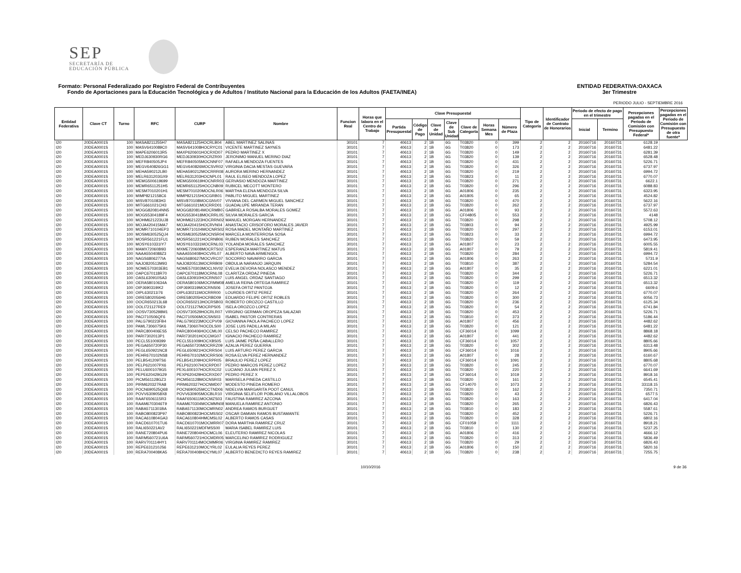SEP
SECRETARÍA DE
EDUCACIÓN PÚBLICA
Formato: Personal Federalizado por Registro Federal de Contribuyentes
Fondo de Aportaciones para la Educación Tecnológica y de Adultos / Instituto Nacional para la Educación de los Adultos (FAETA/INEA)
ENTIDAD FEDERATIVA:OAXACA
3er Trimestre
PERIODO JULIO - SEPTIEMBRE 2016
| Entidad Federativa | Clave CT | Turno | RFC | CURP | Nombre | Funcion Real | Horas que labora en el Centro de Trabajo | Clave Presupuestal | | | | | | | Tipo de Categoría | Identificador de Contrato de Honorarios | Periodo de efecto de pago en el trimestre | | Percepciones pagadas en el Periodo de Comisión con Presupuesto Federal* | Percepciones pagadas en el Periodo de Comisión con Presupuesto de otra fuente* |
| --- | --- | --- | --- | --- | --- | --- | --- | --- | --- | --- | --- | --- | --- | --- | --- | --- | --- | --- | --- | --- |
| | | | | | | | | Partida Presupuestal | Código de Pago | Clave de Unidad | Clave de Sub Unidad | Clave de Categoría | Horas Semana Mes | Número de Plaza | | | Inicial | Termino | | |
| I20 | 20DEA0001S | 100 | MASA8211255H7 | MASA821125HOCRLB04 | ABEL MARTINEZ SALINAS | 30101 | 7 | 40613 | 2 | 1B | 6G | T03820 | 0 | 399 | 2 | 2 | 20160716 | 20160731 | 6128.19 | |
| I20 | 20DEA0001S | 100 | MASV6410089C0 | MASV641008HOCRYC01 | VICENTE MARTINEZ SAYNES | 30101 | 7 | 40613 | 2 | 1B | 6G | T03820 | 0 | 173 | 2 | 2 | 20160716 | 20160731 | 6481.22 | |
| I20 | 20DEA0001S | 100 | MAPE6206013R5 | MAXP620601HOCRXD07 | PEDRO MARTINEZ X | 30101 | 7 | 40613 | 2 | 1B | 6G | T03820 | 0 | 149 | 2 | 2 | 20160716 | 20160731 | 6281.39 | |
| I20 | 20DEA0001S | 100 | MEDJ630930RG6 | MEDJ630930HOCRZR00 | JERONIMO MANUEL MERINO DIAZ | 30101 | 7 | 40613 | 2 | 1B | 6G | T03820 | 0 | 139 | 2 | 2 | 20160716 | 20160731 | 6528.48 | |
| I20 | 20DEA0001S | 100 | MEFR840505JP4 | MEFR840505MOCNNF07 | RAFAELA MENDOZA FUENTES | 30101 | 7 | 40613 | 2 | 1B | 6G | T03820 | 0 | 431 | 2 | 2 | 20160716 | 20160731 | 5226.71 | |
| I20 | 20DEA0001S | 100 | MEGV640826GG1 | MEGV640826MOCSVR02 | VIRGINIA DACIA MESTAS GUEVARA | 30101 | 7 | 40613 | 2 | 1B | 6G | T03820 | 0 | 326 | 2 | 2 | 20160716 | 20160731 | 6737.97 | |
| I20 | 20DEA0001S | 100 | MEHA590212LB0 | MEHA590212MOCRRR08 | AURORA MERINO HERNANDEZ | 30101 | 7 | 40613 | 2 | 1B | 6G | T03820 | 0 | 219 | 2 | 2 | 20160716 | 20160731 | 6994.72 | |
| I20 | 20DEA0001S | 100 | MELR631203GX9 | MELR631203HOCNPL01 | RAUL ELISEO MENDOZA LOPEZ | 30101 | 7 | 40613 | 2 | 1B | 6G | T03823 | 0 | 11 | 2 | 2 | 20160716 | 20160731 | 6770.07 | |
| I20 | 20DEA0001S | 100 | MEMG500619699 | MEMG500619HOCNRR03 | GERVASIO MENDOZA MARTINEZ | 30101 | 7 | 40613 | 2 | 1B | 6G | T03820 | 0 | 271 | 2 | 2 | 20160716 | 20160731 | 6622.1 | |
| I20 | 20DEA0001S | 100 | MEMR6511251H5 | MEMR651125HOCCNB09 | RUBICEL MECOTT MONTERO | 30101 | 7 | 40613 | 2 | 1B | 6G | T03820 | 0 | 296 | 2 | 2 | 20160716 | 20160731 | 6088.83 | |
| I20 | 20DEA0001S | 100 | MESM7010201H1 | MESM701020MOCNLR06 | MARTHA ELENA MENDOZA SILVA | 30101 | 7 | 40613 | 2 | 1B | 6G | A01806 | 0 | 235 | 2 | 2 | 20160716 | 20160731 | 6323.95 | |
| I20 | 20DEA0001S | 100 | MIMP8212158C6 | MIMP821215HOCGRB01 | PABLITO MIGUEL MARTINEZ | 30101 | 7 | 40613 | 2 | 1B | 6G | A01805 | 0 | 65 | 2 | 2 | 20160716 | 20160731 | 4524.82 | |
| I20 | 20DEA0001S | 100 | MISV8701083H3 | MISV870108MOCGNV07 | VIVIANA DEL CARMEN MIGUEL SANCHEZ | 30101 | 7 | 40613 | 2 | 1B | 6G | T03820 | 0 | 470 | 2 | 2 | 20160716 | 20160731 | 5622.16 | |
| I20 | 20DEA0001S | 100 | MITG661021CH3 | MITG661021MOCRRD01 | GUADALUPE MIRANDA TERAN | 30101 | 7 | 40613 | 2 | 1B | 6G | T03820 | 0 | 262 | 2 | 2 | 20160716 | 20160731 | 6737.97 | |
| I20 | 20DEA0001S | 100 | MOGG820814NN5 | MOGG820814MOCRMB07 | GABRIELA ROSALBA MORALES GOMEZ | 30101 | 7 | 40613 | 2 | 1B | 6G | A01806 | 0 | 93 | 2 | 2 | 20160716 | 20160731 | 5572.63 | |
| I20 | 20DEA0001S | 100 | MOGS5304189F4 | MOGS530418MOCRRL05 | SILVIA MORALES GARCIA | 30101 | 7 | 40613 | 2 | 1B | 6G | CF04805 | 0 | 553 | 2 | 2 | 20160716 | 20160731 | 4148 | |
| I20 | 20DEA0001S | 100 | MOHM621223UJ8 | MOHM621223HOCRRN02 | MANUEL MORGAN HERNANDEZ | 30101 | 7 | 40613 | 2 | 1B | 6G | T03820 | 0 | 298 | 2 | 2 | 20160716 | 20160731 | 5708.12 | |
| I20 | 20DEA0001S | 100 | MOJA420415MA7 | MOJA420415HOCRVN04 | ANASTACIO CRISOFORO MORALES JAVIER | 30101 | 7 | 40613 | 2 | 1B | 6G | T03803 | 0 | 94 | 2 | 2 | 20160716 | 20160731 | 4925.99 | |
| I20 | 20DEA0001S | 100 | MOMR710104EP3 | MOMR710104MOCNRS02 | ROSA MADEL MONTAÑO MARTINEZ | 30101 | 7 | 40613 | 2 | 1B | 6G | T03820 | 0 | 297 | 2 | 2 | 20160716 | 20160731 | 6153.01 | |
| I20 | 20DEA0001S | 100 | MOSM630525QJ4 | MOSM630525MOCNSR04 | MARCELA MONTERROSA SOSA | 30101 | 7 | 40613 | 2 | 1B | 6G | T03823 | 0 | 33 | 2 | 2 | 20160716 | 20160731 | 6994.72 | |
| I20 | 20DEA0001S | 100 | MOSR561221FU1 | MOSR561221HOCRNB06 | RUBEN MORALES SANCHEZ | 30101 | 7 | 40613 | 2 | 1B | 6G | T03820 | 0 | 59 | 2 | 2 | 20160716 | 20160731 | 6473.95 | |
| I20 | 20DEA0001S | 100 | MOSY610331IY7 | MOSY610331MOCRNL03 | YOLANDA MORALES SANCHEZ | 30101 | 7 | 40613 | 2 | 1B | 6G | A01807 | 0 | 23 | 2 | 2 | 20160716 | 20160731 | 6005.55 | |
| I20 | 20DEA0001S | 100 | MAMX720608I93 | MXME720608MOCRTS02 | ESPERANZA MARTINEZ MATUS | 30101 | 7 | 40613 | 2 | 1B | 6G | A01807 | 0 | 79 | 2 | 2 | 20160716 | 20160731 | 5819.41 | |
| I20 | 20DEA0001S | 100 | NAAA5504088Z3 | NAAA550408HOCVRL07 | ALBERTO NAVA ARMENGOL | 30101 | 7 | 40613 | 2 | 1B | 6G | T03820 | 0 | 284 | 2 | 2 | 20160716 | 20160731 | 6994.72 | |
| I20 | 20DEA0001S | 100 | NAGS6806277IA | NAGS680627MOCVRC07 | SOCORRO NAVARRO GARCIA | 30101 | 7 | 40613 | 2 | 1B | 6G | A01806 | 0 | 263 | 2 | 2 | 20160716 | 20160731 | 5731.9 | |
| I20 | 20DEA0001S | 100 | NAJO820513M93 | NAJO820513MOCRRB09 | OBDULIA NARANJO JARQUIN | 30101 | 7 | 40613 | 2 | 1B | 6G | T03810 | 0 | 387 | 2 | 2 | 20160716 | 20160731 | 5284.54 | |
| I20 | 20DEA0001S | 100 | NOME570303EB1 | NOME570303MOCLNV02 | EVELIA DEVORA NOLASCO MENDEZ | 30101 | 7 | 40613 | 2 | 1B | 6G | A01807 | 0 | 35 | 2 | 2 | 20160716 | 20160731 | 6221.01 | |
| I20 | 20DEA0001S | 100 | OAPC670118R70 | OAPC670118MOCRNL08 | CLARITZA ORDAZ PINEDA | 30101 | 7 | 40613 | 2 | 1B | 6G | T03820 | 0 | 344 | 2 | 2 | 20160716 | 20160731 | 5226.71 | |
| I20 | 20DEA0001S | 100 | OASL630910SA3 | OASL630910HOCRNS07 | LUIS ANGEL ORDAZ SANTIAGO | 30101 | 7 | 40613 | 2 | 1B | 6G | T03820 | 0 | 299 | 2 | 2 | 20160716 | 20160731 | 6513.32 | |
| I20 | 20DEA0001S | 100 | OERA58010634A | OERA580106MOCRMM08 | AMELIA REINA ORTEGA RAMIREZ | 30101 | 7 | 40613 | 2 | 1B | 6G | T03820 | 0 | 119 | 2 | 2 | 20160716 | 20160731 | 6513.32 | |
| I20 | 20DEA0001S | 100 | OIPJ690319IK2 | OIPJ690319MOCRNS06 | JOSEFA ORTIZ PANTOJA | 30101 | 7 | 40613 | 2 | 1B | 6G | T03820 | 0 | 12 | 2 | 2 | 20160716 | 20160731 | 6609.6 | |
| I20 | 20DEA0001S | 100 | OIPL630211I76 | OIPL630211MOCRRR00 | LOURDES ORTIZ PEREZ | 30101 | 7 | 40613 | 2 | 1B | 6G | T03820 | 0 | 264 | 2 | 2 | 20160716 | 20160731 | 6770.07 | |
| I20 | 20DEA0001S | 100 | OIRE5802056H6 | OIRE580205HOCRBD09 | EDUARDO FELIPE ORTIZ ROBLES | 30101 | 7 | 40613 | 2 | 1B | 6G | T03820 | 0 | 300 | 2 | 2 | 20160716 | 20160731 | 6056.73 | |
| I20 | 20DEA0001S | 100 | OOCR650213L68 | OOCR650213HOCRSB03 | ROBERTO OROZCO CASTILLO | 30101 | 7 | 40613 | 2 | 1B | 6G | T03820 | 0 | 236 | 2 | 2 | 20160716 | 20160731 | 6125.34 | |
| I20 | 20DEA0001S | 100 | OOLI721127RE9 | OOLI721127MOCRPS05 | ISELA OROZCO LOPEZ | 30101 | 7 | 40613 | 2 | 1B | 6G | T03820 | 0 | 54 | 2 | 2 | 20160716 | 20160731 | 6741.84 | |
| I20 | 20DEA0001S | 100 | OOSV7305298M1 | OOSV730529HOCRLR07 | VIRGINIO GERMAN OROPEZA SALAZAR | 30101 | 7 | 40613 | 2 | 1B | 6G | T03820 | 0 | 453 | 2 | 2 | 20160716 | 20160731 | 5226.71 | |
| I20 | 20DEA0001S | 100 | PACI710506QF6 | PACI710506MOCSNS03 | ISABEL PASTOR CONTRERAS | 30101 | 7 | 40613 | 2 | 1B | 6G | T03810 | 0 | 373 | 2 | 2 | 20160716 | 20160731 | 5186.44 | |
| I20 | 20DEA0001S | 100 | PALG790223FB4 | PALG790223MOCCPV09 | GIOVANNA PAOLA PACHECO LOPEZ | 30101 | 7 | 40613 | 2 | 1B | 6G | A01807 | 0 | 456 | 2 | 2 | 20160716 | 20160731 | 4482.62 | |
| I20 | 20DEA0001S | 100 | PAML7306075K6 | PAML730607HOCDLS00 | JOSE LUIS PADILLA MILAN | 30101 | 7 | 40613 | 2 | 1B | 6G | T03820 | 0 | 121 | 2 | 2 | 20160716 | 20160731 | 6481.22 | |
| I20 | 20DEA0001S | 100 | PARC800406ES5 | PARC800406HOCCML00 | CELSO PACHECO RAMIREZ | 30101 | 7 | 40613 | 2 | 1B | 6G | CF36014 | 0 | 1099 | 2 | 2 | 20160716 | 20160731 | 8868.18 | |
| I20 | 20DEA0001S | 100 | PARI7302013P1 | PARI730201HOCCMG07 | IGNACIO PACHECO RAMIREZ | 30101 | 7 | 40613 | 2 | 1B | 6G | A01807 | 0 | 441 | 2 | 2 | 20160716 | 20160731 | 4482.62 | |
| I20 | 20DEA0001S | 100 | PECL551009399 | PECL551009HOCXBS05 | LUIS JAIME PEÑA CABALLERO | 30101 | 7 | 40613 | 2 | 1B | 6G | CF36014 | 0 | 1057 | 2 | 2 | 20160716 | 20160731 | 8805.66 | |
| I20 | 20DEA0001S | 100 | PEGA650720P30 | PEGA650720MOCRRZ09 | AZALIA PEREZ GUERRA | 30101 | 7 | 40613 | 2 | 1B | 6G | T03820 | 0 | 302 | 2 | 2 | 20160716 | 20160731 | 6313.48 | |
| I20 | 20DEA0001S | 100 | PEGL650921NC8 | PEGL650921HOCRRS04 | LUIS ARTURO PEREZ GARCIA | 30101 | 7 | 40613 | 2 | 1B | 6G | CF36014 | 0 | 1016 | 2 | 2 | 20160716 | 20160731 | 8905.66 | |
| I20 | 20DEA0001S | 100 | PEHR670102NS8 | PEHR670102MOCRRS06 | ROSA ELVA PEREZ HERNANDEZ | 30101 | 7 | 40613 | 2 | 1B | 6G | A01807 | 0 | 28 | 2 | 2 | 20160716 | 20160731 | 6160.67 | |
| I20 | 20DEA0001S | 100 | PELB541209TS6 | PELB541209HOCRPR05 | BRAULIO PEREZ LOPEZ | 30101 | 7 | 40613 | 2 | 1B | 6G | CF36014 | 0 | 1091 | 2 | 2 | 20160716 | 20160731 | 8805.68 | |
| I20 | 20DEA0001S | 100 | PELP621007PX6 | PELP621007HOCRPD07 | PEDRO MARCOS PEREZ LOPEZ | 30101 | 7 | 40613 | 2 | 1B | 6G | T03820 | 0 | 245 | 2 | 2 | 20160716 | 20160731 | 6770.07 | |
| I20 | 20DEA0001S | 100 | PELU6001079G5 | PEXL600107HOCRXC02 | LUCIANO JULIAN PEREZ X | 30101 | 7 | 40613 | 2 | 1B | 6G | T03820 | 0 | 220 | 2 | 2 | 20160716 | 20160731 | 6641.69 | |
| I20 | 20DEA0001S | 100 | PEPE620429G29 | PEXP620429HOCRXD07 | PEDRO PEREZ X | 30101 | 7 | 40613 | 2 | 1B | 6G | CF36014 | 0 | 1019 | 2 | 2 | 20160716 | 20160731 | 8918.16 | |
| I20 | 20DEA0001S | 100 | PICM561128GZ3 | PICM561128MOCNSR03 | MARISELA PINEDA CASTILLO | 30101 | 7 | 40613 | 2 | 1B | 6G | T03820 | 0 | 161 | 2 | 2 | 20160716 | 20160731 | 6545.41 | |
| I20 | 20DEA0001S | 100 | PIRM620327RA8 | PIRM620327HOCNMD07 | MODESTO PINEDA ROMERO | 30101 | 7 | 40613 | 2 | 1B | 6G | CF14070 | 0 | 1073 | 2 | 2 | 20160716 | 20160731 | 33118.15 | |
| I20 | 20DEA0001S | 100 | POCN690525Q68 | POCN690525MCCTND06 | NIDELVIA MARGARITA POOT CANUL | 30101 | 7 | 40613 | 2 | 1B | 6G | T03820 | 0 | 162 | 2 | 2 | 20160716 | 20160731 | 7350.71 | |
| I20 | 20DEA0001S | 100 | POVV6309058X8 | POVV630905MOCBLR10 | VIRGINIA SELIFLOR POBLANO VILLALOBOS | 30101 | 7 | 40613 | 2 | 1B | 6G | T03820 | 0 | 43 | 2 | 2 | 20160716 | 20160731 | 6577.5 | |
| I20 | 20DEA0001S | 100 | RAAF6506115R3 | RAAF650611MOCMZS03 | FAUSTINA RAMIREZ AZCONA | 30101 | 7 | 40613 | 2 | 1B | 6G | T03820 | 0 | 163 | 2 | 2 | 20160716 | 20160731 | 6417.04 | |
| I20 | 20DEA0001S | 100 | RAAM6703046T9 | RAAM670304MOCMMN08 | MANUELA RAMIREZ ANTONIO | 30101 | 7 | 40613 | 2 | 1B | 6G | T03820 | 0 | 265 | 2 | 2 | 20160716 | 20160731 | 6826.43 | |
| I20 | 20DEA0001S | 100 | RABA5711301BA | RABA571130MOCMRN02 | ANDREA RAMOS BURGUET | 30101 | 7 | 40613 | 2 | 1B | 6G | T03810 | 0 | 183 | 2 | 2 | 20160716 | 20160731 | 5587.61 | |
| I20 | 20DEA0001S | 100 | RABO800823P97 | RABO800823HOCMSS02 | OSCAR DAMIAN RAMOS BUSTAMANTE | 30101 | 7 | 40613 | 2 | 1B | 6G | T03820 | 0 | 452 | 2 | 2 | 20160716 | 20160731 | 5226.71 | |
| I20 | 20DEA0001S | 100 | RACA610804GA3 | RACA610804HMCMSL02 | ALBERTO RAMOS CASAS | 30101 | 7 | 40613 | 2 | 1B | 6G | T03820 | 0 | 328 | 2 | 2 | 20160716 | 20160731 | 6802.16 | |
| I20 | 20DEA0001S | 100 | RACD610701TU6 | RACD610701MOCMRR07 | DORA MARTHA RAMIREZ CRUZ | 30101 | 7 | 40613 | 2 | 1B | 6G | CF01059 | 0 | 1111 | 2 | 2 | 20160716 | 20160731 | 8918.21 | |
| I20 | 20DEA0001S | 100 | RALI650221AV2 | RALI650221MDFMSS00 | MARIA ISABEL RAMIREZ LUIS | 30101 | 7 | 40613 | 2 | 1B | 6G | T03810 | 0 | 130 | 2 | 2 | 20160716 | 20160731 | 5237.25 | |
| I20 | 20DEA0001S | 100 | RANE720804PU6 | RANE720804HOCMCL06 | ELEUTERIO RAMIREZ NICOLAS | 30101 | 7 | 40613 | 2 | 1B | 6G | A01806 | 0 | 416 | 2 | 2 | 20160716 | 20160731 | 4666.12 | |
| I20 | 20DEA0001S | 100 | RARM560721U6A | RARM560721HOCMDR05 | MARCELINO RAMIREZ RODRIGUEZ | 30101 | 7 | 40613 | 2 | 1B | 6G | T03820 | 0 | 313 | 2 | 2 | 20160716 | 20160731 | 5836.49 | |
| I20 | 20DEA0001S | 100 | RARV701114HY1 | RARV701114MOCMMR06 | VIRGINIA RAMIREZ RAMIREZ | 30101 | 7 | 40613 | 2 | 1B | 6G | T03820 | 0 | 29 | 2 | 2 | 20160716 | 20160731 | 6826.43 | |
| I20 | 20DEA0001S | 100 | REPE631210JS6 | REPE631210MOCYRL02 | EULALIA REYES PEREZ | 30101 | 7 | 40613 | 2 | 1B | 6G | A01806 | 0 | 150 | 2 | 2 | 20160716 | 20160731 | 5820.16 | |
| I20 | 20DEA0001S | 100 | RERA700408KA5 | RERA700408HOCYML07 | ALBERTO BENEDICTO REYES RAMIREZ | 30101 | 7 | 40613 | 2 | 1B | 6G | T03820 | 0 | 238 | 2 | 2 | 20160716 | 20160731 | 7255.75 | |
10/10/2016 9 de 36